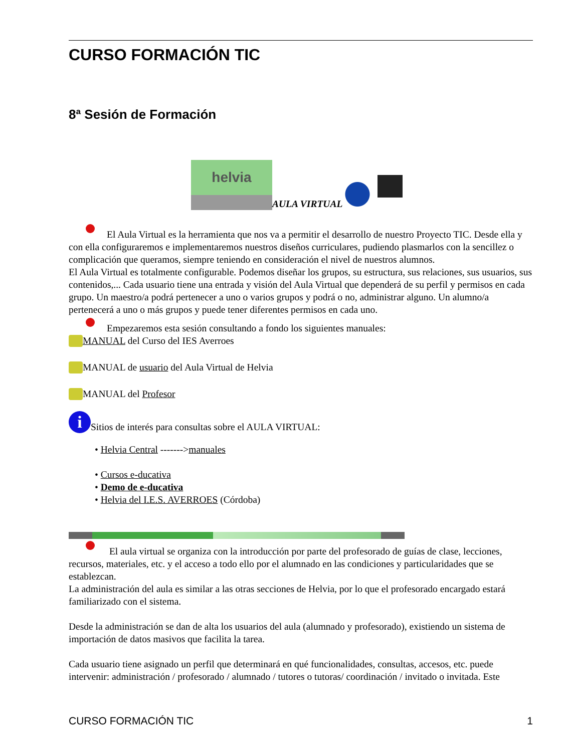CURSO FORMACIÓN TIC
8ª Sesión de Formación
helvia
AULA VIRTUAL
El Aula Virtual es la herramienta que nos va a permitir el desarrollo de nuestro Proyecto TIC. Desde ella y con ella configuraremos e implementaremos nuestros diseños curriculares, pudiendo plasmarlos con la sencillez o complicación que queramos, siempre teniendo en consideración el nivel de nuestros alumnos.
El Aula Virtual es totalmente configurable. Podemos diseñar los grupos, su estructura, sus relaciones, sus usuarios, sus contenidos,... Cada usuario tiene una entrada y visión del Aula Virtual que dependerá de su perfil y permisos en cada grupo. Un maestro/a podrá pertenecer a uno o varios grupos y podrá o no, administrar alguno. Un alumno/a pertenecerá a uno o más grupos y puede tener diferentes permisos en cada uno.
Empezaremos esta sesión consultando a fondo los siguientes manuales:
MANUAL del Curso del IES Averroes
MANUAL de usuario del Aula Virtual de Helvia
MANUAL del Profesor
i Sitios de interés para consultas sobre el AULA VIRTUAL:
• Helvia Central ------->manuales
• Cursos e-ducativa
• Demo de e-ducativa
• Helvia del I.E.S. AVERROES (Córdoba)
El aula virtual se organiza con la introducción por parte del profesorado de guías de clase, lecciones, recursos, materiales, etc. y el acceso a todo ello por el alumnado en las condiciones y particularidades que se establezcan.
La administración del aula es similar a las otras secciones de Helvia, por lo que el profesorado encargado estará familiarizado con el sistema.
Desde la administración se dan de alta los usuarios del aula (alumnado y profesorado), existiendo un sistema de importación de datos masivos que facilita la tarea.
Cada usuario tiene asignado un perfil que determinará en qué funcionalidades, consultas, accesos, etc. puede intervenir: administración / profesorado / alumnado / tutores o tutoras/ coordinación / invitado o invitada. Este
CURSO FORMACIÓN TIC 1